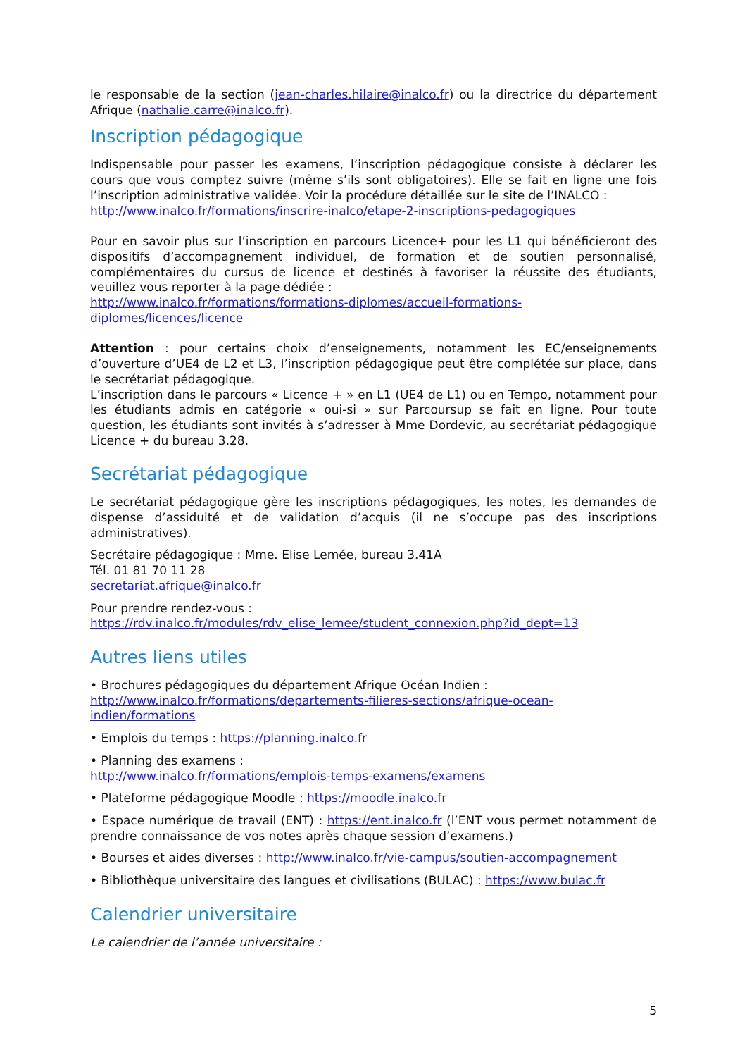le responsable de la section (jean-charles.hilaire@inalco.fr) ou la directrice du département Afrique (nathalie.carre@inalco.fr).
Inscription pédagogique
Indispensable pour passer les examens, l’inscription pédagogique consiste à déclarer les cours que vous comptez suivre (même s’ils sont obligatoires). Elle se fait en ligne une fois l’inscription administrative validée. Voir la procédure détaillée sur le site de l’INALCO :
http://www.inalco.fr/formations/inscrire-inalco/etape-2-inscriptions-pedagogiques
Pour en savoir plus sur l’inscription en parcours Licence+ pour les L1 qui bénéficieront des dispositifs d’accompagnement individuel, de formation et de soutien personnalisé, complémentaires du cursus de licence et destinés à favoriser la réussite des étudiants, veuillez vous reporter à la page dédiée :
http://www.inalco.fr/formations/formations-diplomes/accueil-formations-diplomes/licences/licence
Attention : pour certains choix d’enseignements, notamment les EC/enseignements d’ouverture d’UE4 de L2 et L3, l’inscription pédagogique peut être complétée sur place, dans le secrétariat pédagogique.
L’inscription dans le parcours « Licence + » en L1 (UE4 de L1) ou en Tempo, notamment pour les étudiants admis en catégorie « oui-si » sur Parcoursup se fait en ligne. Pour toute question, les étudiants sont invités à s’adresser à Mme Dordevic, au secrétariat pédagogique Licence + du bureau 3.28.
Secrétariat pédagogique
Le secrétariat pédagogique gère les inscriptions pédagogiques, les notes, les demandes de dispense d’assiduité et de validation d’acquis (il ne s’occupe pas des inscriptions administratives).
Secrétaire pédagogique : Mme. Elise Lemée, bureau 3.41A
Tél. 01 81 70 11 28
secretariat.afrique@inalco.fr
Pour prendre rendez-vous :
https://rdv.inalco.fr/modules/rdv_elise_lemee/student_connexion.php?id_dept=13
Autres liens utiles
• Brochures pédagogiques du département Afrique Océan Indien :
http://www.inalco.fr/formations/departements-filieres-sections/afrique-ocean-indien/formations
• Emplois du temps : https://planning.inalco.fr
• Planning des examens :
http://www.inalco.fr/formations/emplois-temps-examens/examens
• Plateforme pédagogique Moodle : https://moodle.inalco.fr
• Espace numérique de travail (ENT) : https://ent.inalco.fr (l’ENT vous permet notamment de prendre connaissance de vos notes après chaque session d’examens.)
• Bourses et aides diverses : http://www.inalco.fr/vie-campus/soutien-accompagnement
• Bibliothèque universitaire des langues et civilisations (BULAC) : https://www.bulac.fr
Calendrier universitaire
Le calendrier de l’année universitaire :
5